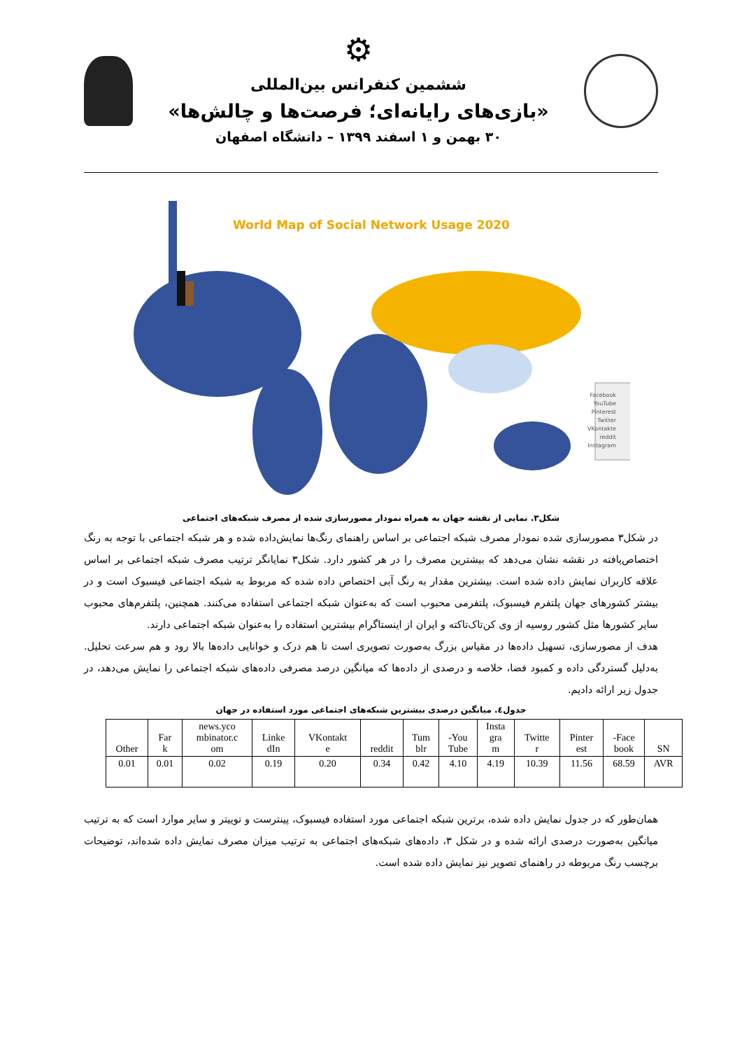⚙
ششمین کنفرانس بین‌المللی
«بازی‌های رایانه‌ای؛ فرصت‌ها و چالش‌ها»
۳۰ بهمن و ۱ اسفند ۱۳۹۹ – دانشگاه اصفهان
World Map of Social Network Usage 2020
Facebook
YouTube
Pinterest
Twitter
VKontakte
reddit
Instagram
شکل۳. نمایی از نقشه جهان به همراه نمودار مصورسازی شده از مصرف شبکه‌های اجتماعی
در شکل۳ مصورسازی شده نمودار مصرف شبکه اجتماعی بر اساس راهنمای رنگ‌ها نمایش‌داده شده و هر شبکه اجتماعی با توجه به رنگ اختصاص‌یافته در نقشه نشان می‌دهد که بیشترین مصرف را در هر کشور دارد. شکل۳ نمایانگر ترتیب مصرف شبکه اجتماعی بر اساس علاقه کاربران نمایش داده شده است. بیشترین مقدار به رنگ آبی اختصاص داده شده که مربوط به شبکه اجتماعی فیسبوک است و در بیشتر کشورهای جهان پلتفرم فیسبوک، پلتفرمی محبوب است که به‌عنوان شبکه اجتماعی استفاده می‌کنند. همچنین، پلتفرم‌های محبوب سایر کشورها مثل کشور روسیه از وی کن‌تاک‌تاکته و ایران از اینستاگرام بیشترین استفاده را به‌عنوان شبکه اجتماعی دارند.
هدف از مصورسازی، تسهیل داده‌ها در مقیاس بزرگ به‌صورت تصویری است تا هم درک و خوانایی داده‌ها بالا رود و هم سرعت تحلیل. به‌دلیل گستردگی داده و کمبود فضا، خلاصه و درصدی از داده‌ها که میانگین درصد مصرفی داده‌های شبکه اجتماعی را نمایش می‌دهد، در جدول زیر ارائه دادیم.
جدول٤. میانگین درصدی بیشترین شبکه‌های اجتماعی مورد استفاده در جهان
| SN | Face- book | Pinter est | Twitte r | Insta gra m | You- Tube | Tum blr | reddit | VKontakt e | Linke dIn | news.yco mbinator.c om | Far k | Other |
| AVR | 68.59 | 11.56 | 10.39 | 4.19 | 4.10 | 0.42 | 0.34 | 0.20 | 0.19 | 0.02 | 0.01 | 0.01 |
همان‌طور که در جدول نمایش داده شده، برترین شبکه اجتماعی مورد استفاده فیسبوک، پینترست و توییتر و سایر موارد است که به ترتیب میانگین به‌صورت درصدی ارائه شده و در شکل ۳، داده‌های شبکه‌های اجتماعی به ترتیب میزان مصرف نمایش داده شده‌اند، توضیحات برچسب رنگ مربوطه در راهنمای تصویر نیز نمایش داده شده است.